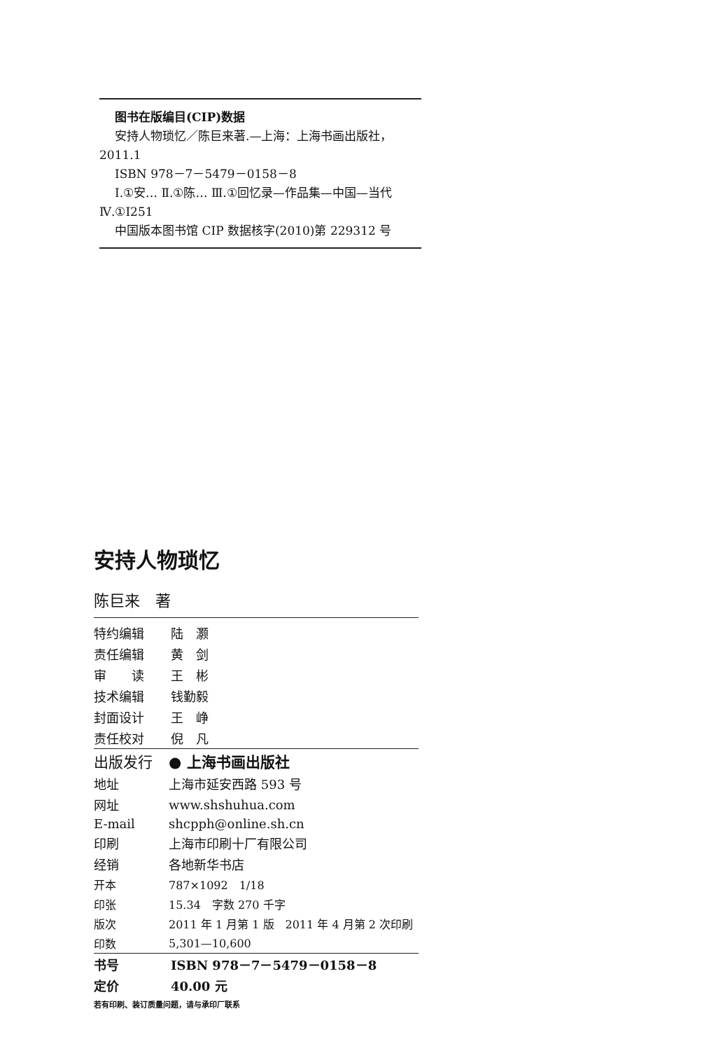图书在版编目(CIP)数据
安持人物琐忆／陈巨来著.—上海：上海书画出版社，2011.1
ISBN 978－7－5479－0158－8
Ⅰ.①安… Ⅱ.①陈… Ⅲ.①回忆录—作品集—中国—当代 Ⅳ.①I251
中国版本图书馆 CIP 数据核字(2010)第 229312 号
安持人物琐忆
陈巨来　著
| 特约编辑 | 陆 灏 |
| 责任编辑 | 黄 剑 |
| 审 读 | 王 彬 |
| 技术编辑 | 钱勤毅 |
| 封面设计 | 王 峥 |
| 责任校对 | 倪 凡 |
| 出版发行 | ● 上海书画出版社 |
| 地址 | 上海市延安西路 593 号 |
| 网址 | www.shshuhua.com |
| E-mail | shcpph@online.sh.cn |
| 印刷 | 上海市印刷十厂有限公司 |
| 经销 | 各地新华书店 |
| 开本 | 787×1092 1/18 |
| 印张 | 15.34 字数 270 千字 |
| 版次 | 2011 年 1 月第 1 版 2011 年 4 月第 2 次印刷 |
| 印数 | 5,301—10,600 |
| 书号 | ISBN 978－7－5479－0158－8 |
| 定价 | 40.00 元 |
若有印刷、装订质量问题，请与承印厂联系